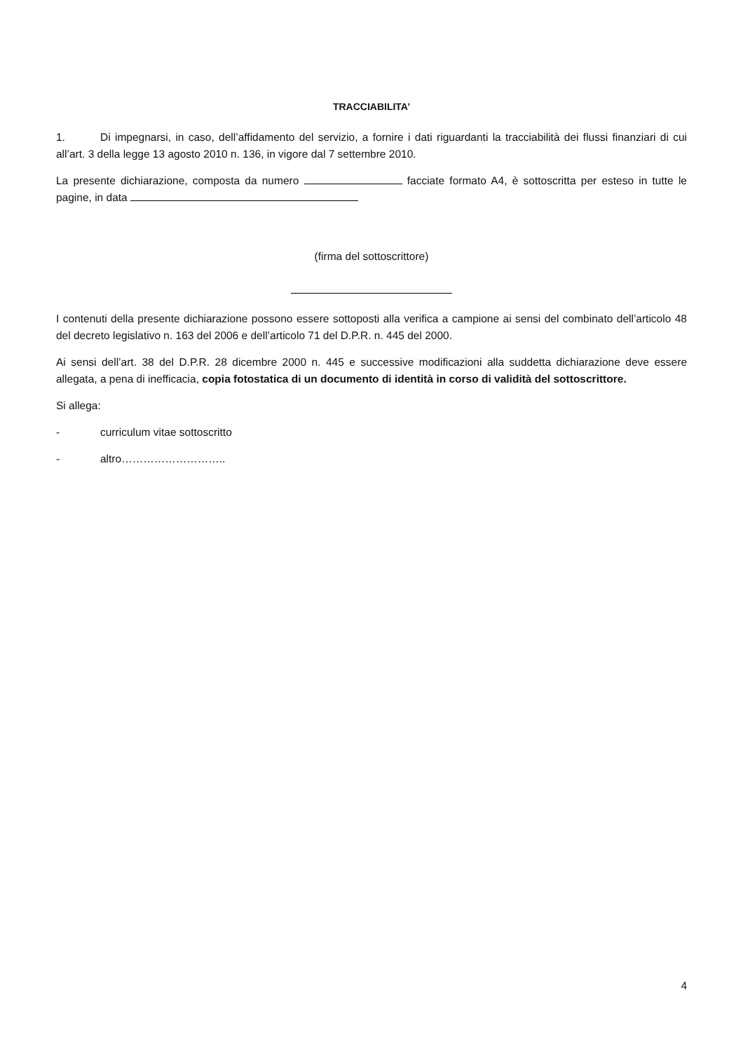TRACCIABILITA’
1. Di impegnarsi, in caso, dell’affidamento del servizio, a fornire i dati riguardanti la tracciabilità dei flussi finanziari di cui all’art. 3 della legge 13 agosto 2010 n. 136, in vigore dal 7 settembre 2010.
La presente dichiarazione, composta da numero facciate formato A4, è sottoscritta per esteso in tutte le pagine, in data
(firma del sottoscrittore)
I contenuti della presente dichiarazione possono essere sottoposti alla verifica a campione ai sensi del combinato dell’articolo 48 del decreto legislativo n. 163 del 2006 e dell’articolo 71 del D.P.R. n. 445 del 2000.
Ai sensi dell’art. 38 del D.P.R. 28 dicembre 2000 n. 445 e successive modificazioni alla suddetta dichiarazione deve essere allegata, a pena di inefficacia, copia fotostatica di un documento di identità in corso di validità del sottoscrittore.
Si allega:
- curriculum vitae sottoscritto
- altro………………………..
4